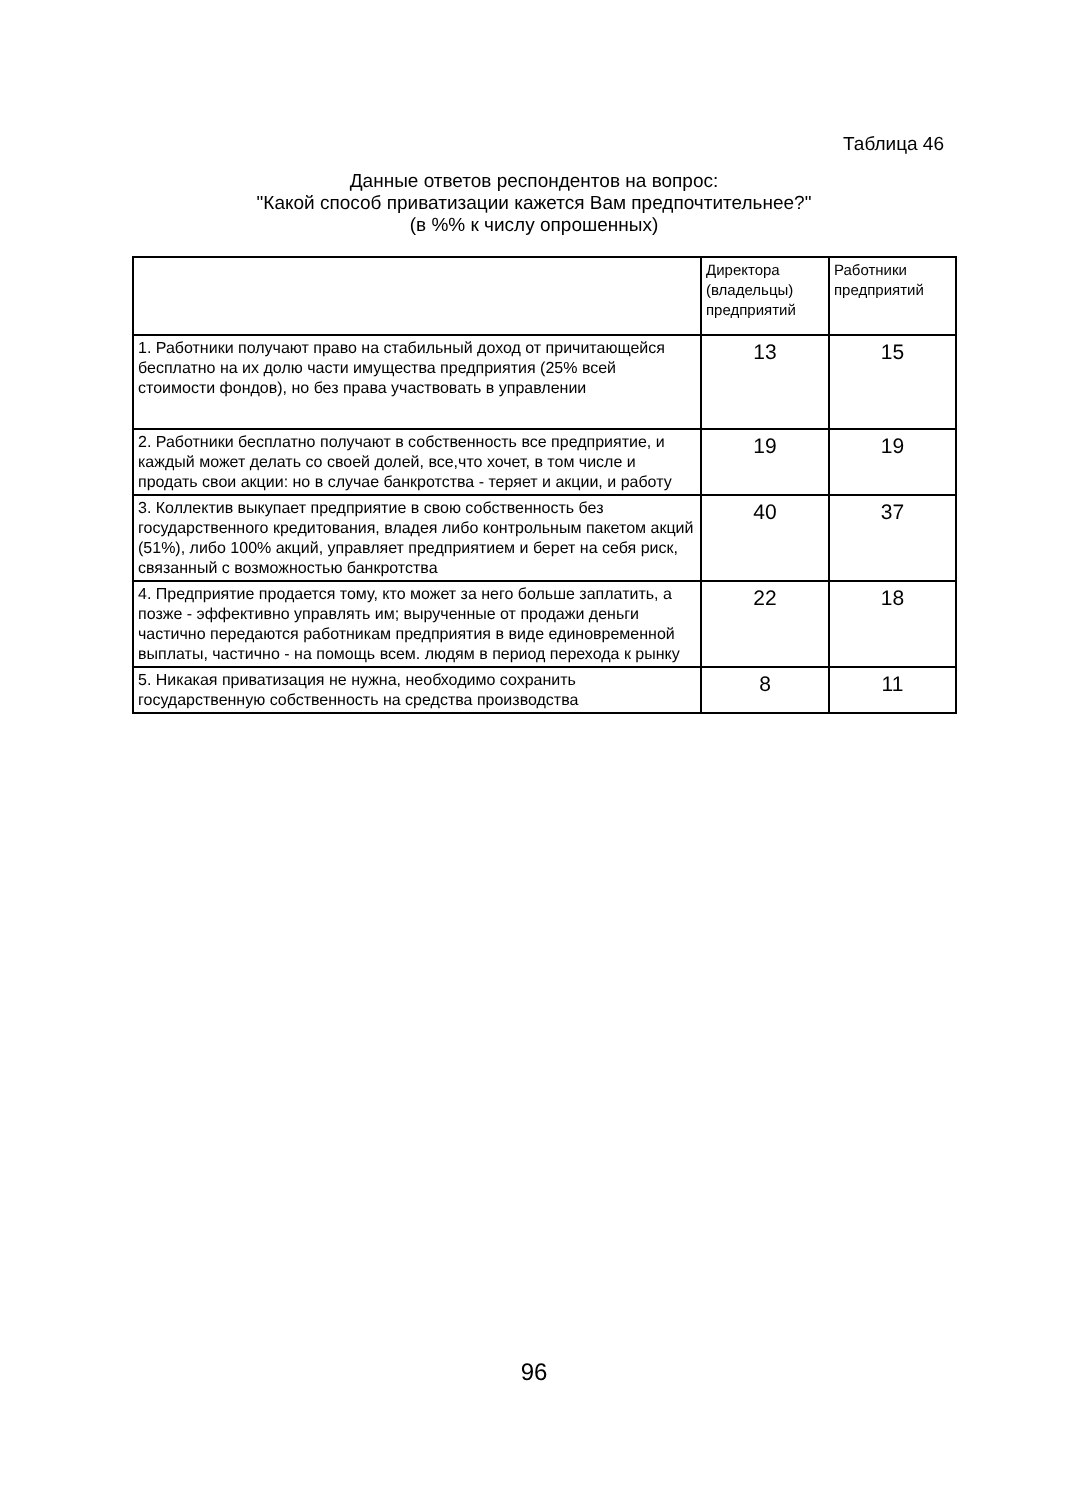Таблица 46
Данные ответов респондентов на вопрос:
"Какой способ приватизации кажется Вам предпочтительнее?"
(в %% к числу опрошенных)
| | Директора (владельцы) предприятий | Работники предприятий |
| --- | --- | --- |
| 1. Работники получают право на стабильный доход от причитающейся бесплатно на их долю части имущества предприятия (25% всей стоимости фондов), но без права участвовать в управлении | 13 | 15 |
| 2. Работники бесплатно получают в собственность все предприятие, и каждый может делать со своей долей, все,что хочет, в том числе и продать свои акции: но в случае банкротства - теряет и акции, и работу | 19 | 19 |
| 3. Коллектив выкупает предприятие в свою собственность без государственного кредитования, владея либо контрольным пакетом акций (51%), либо 100% акций, управляет предприятием и берет на себя риск, связанный с возможностью банкротства | 40 | 37 |
| 4. Предприятие продается тому, кто может за него больше заплатить, а позже - эффективно управлять им; вырученные от продажи деньги частично передаются работникам предприятия в виде единовременной выплаты, частично - на помощь всем. людям в период перехода к рынку | 22 | 18 |
| 5. Никакая приватизация не нужна, необходимо сохранить государственную собственность на средства производства | 8 | 11 |
96